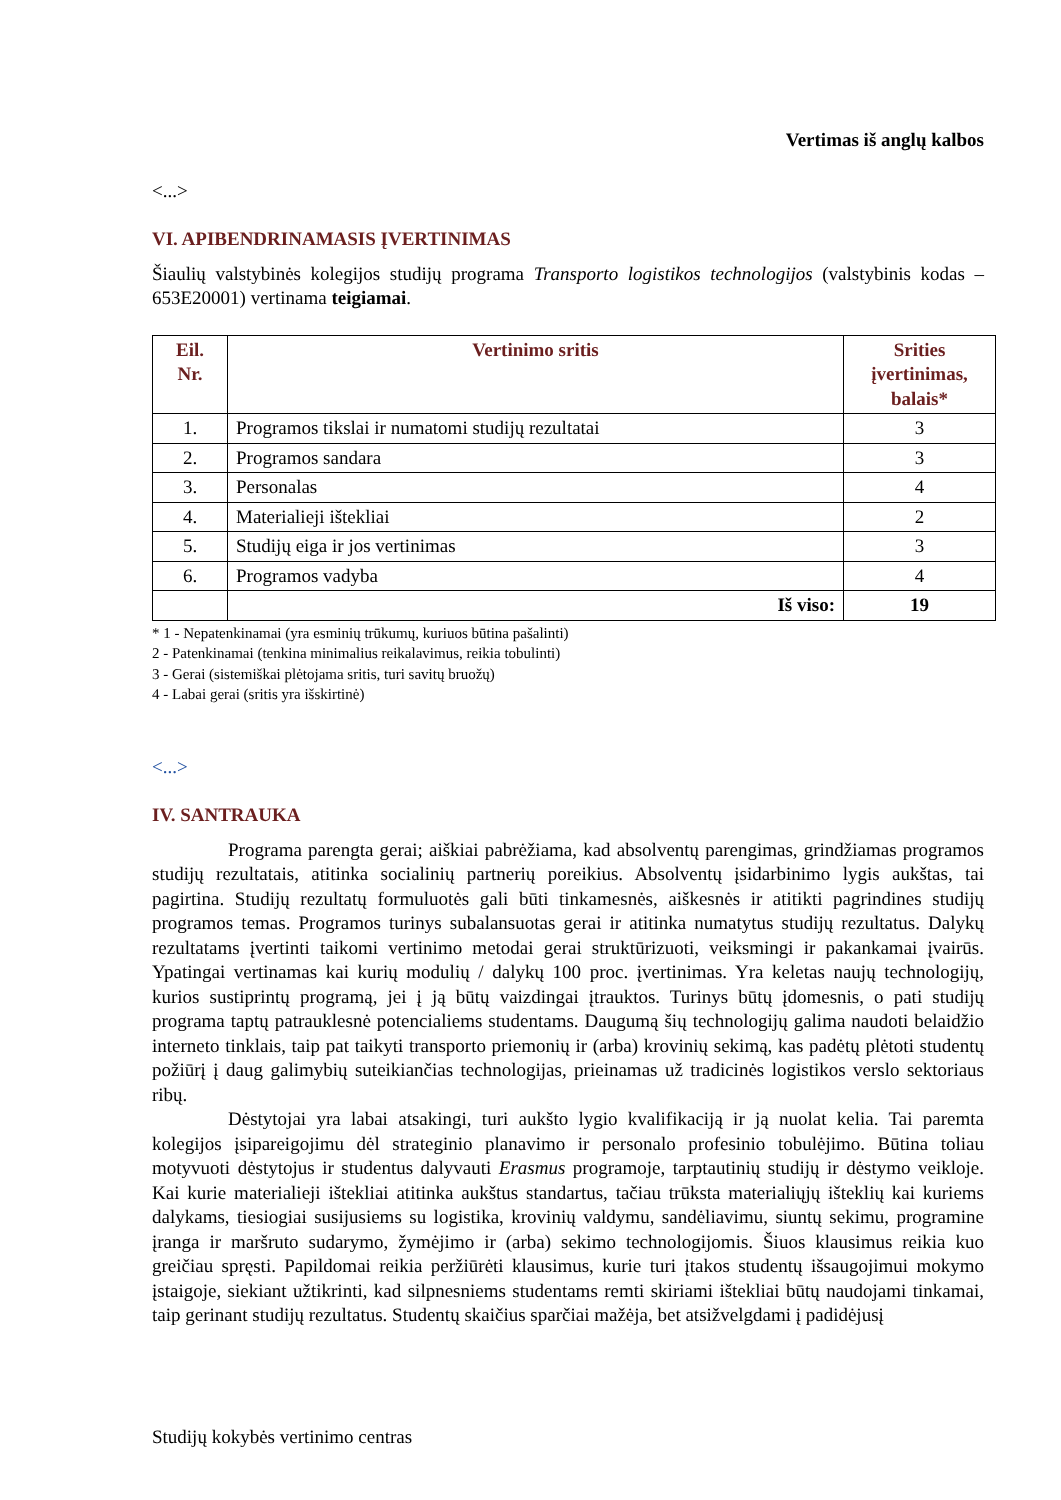Vertimas iš anglų kalbos
<...>
VI. APIBENDRINAMASIS ĮVERTINIMAS
Šiaulių valstybinės kolegijos studijų programa Transporto logistikos technologijos (valstybinis kodas – 653E20001) vertinama teigiamai.
| Eil. Nr. | Vertinimo sritis | Srities įvertinimas, balais* |
| --- | --- | --- |
| 1. | Programos tikslai ir numatomi studijų rezultatai | 3 |
| 2. | Programos sandara | 3 |
| 3. | Personalas | 4 |
| 4. | Materialieji ištekliai | 2 |
| 5. | Studijų eiga ir jos vertinimas | 3 |
| 6. | Programos vadyba | 4 |
| | Iš viso: | 19 |
* 1 - Nepatenkinamai (yra esminių trūkumų, kuriuos būtina pašalinti)
2 - Patenkinamai (tenkina minimalius reikalavimus, reikia tobulinti)
3 - Gerai (sistemiškai plėtojama sritis, turi savitų bruožų)
4 - Labai gerai (sritis yra išskirtinė)
<...>
IV. SANTRAUKA
Programa parengta gerai; aiškiai pabrėžiama, kad absolventų parengimas, grindžiamas programos studijų rezultatais, atitinka socialinių partnerių poreikius. Absolventų įsidarbinimo lygis aukštas, tai pagirtina. Studijų rezultatų formuluotės gali būti tinkamesnės, aiškesnės ir atitikti pagrindines studijų programos temas. Programos turinys subalansuotas gerai ir atitinka numatytus studijų rezultatus. Dalykų rezultatams įvertinti taikomi vertinimo metodai gerai struktūrizuoti, veiksmingi ir pakankamai įvairūs. Ypatingai vertinamas kai kurių modulių / dalykų 100 proc. įvertinimas. Yra keletas naujų technologijų, kurios sustiprintų programą, jei į ją būtų vaizdingai įtrauktos. Turinys būtų įdomesnis, o pati studijų programa taptų patrauklesnė potencialiems studentams. Daugumą šių technologijų galima naudoti belaidžio interneto tinklais, taip pat taikyti transporto priemonių ir (arba) krovinių sekimą, kas padėtų plėtoti studentų požiūrį į daug galimybių suteikiančias technologijas, prieinamas už tradicinės logistikos verslo sektoriaus ribų.
Dėstytojai yra labai atsakingi, turi aukšto lygio kvalifikaciją ir ją nuolat kelia. Tai paremta kolegijos įsipareigojimu dėl strateginio planavimo ir personalo profesinio tobulėjimo. Būtina toliau motyvuoti dėstytojus ir studentus dalyvauti Erasmus programoje, tarptautinių studijų ir dėstymo veikloje. Kai kurie materialieji ištekliai atitinka aukštus standartus, tačiau trūksta materialiųjų išteklių kai kuriems dalykams, tiesiogiai susijusiems su logistika, krovinių valdymu, sandėliavimu, siuntų sekimu, programine įranga ir maršruto sudarymo, žymėjimo ir (arba) sekimo technologijomis. Šiuos klausimus reikia kuo greičiau spręsti. Papildomai reikia peržiūrėti klausimus, kurie turi įtakos studentų išsaugojimui mokymo įstaigoje, siekiant užtikrinti, kad silpnesniems studentams remti skiriami ištekliai būtų naudojami tinkamai, taip gerinant studijų rezultatus. Studentų skaičius sparčiai mažėja, bet atsižvelgdami į padidėjusį
Studijų kokybės vertinimo centras